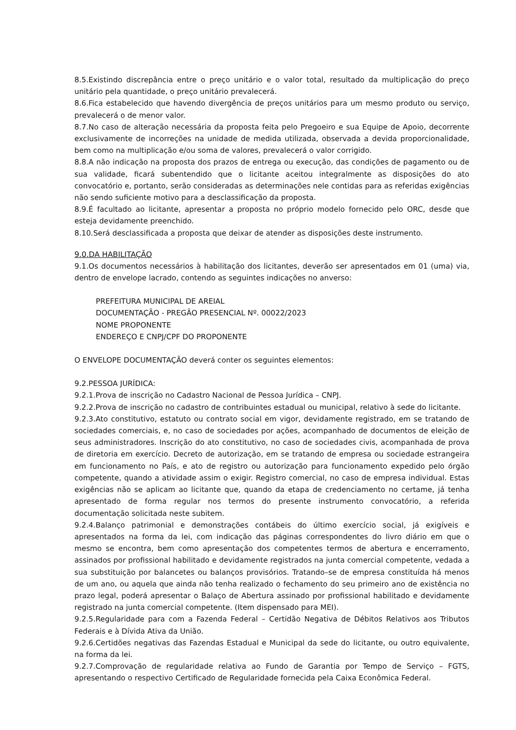8.5.Existindo discrepância entre o preço unitário e o valor total, resultado da multiplicação do preço unitário pela quantidade, o preço unitário prevalecerá.
8.6.Fica estabelecido que havendo divergência de preços unitários para um mesmo produto ou serviço, prevalecerá o de menor valor.
8.7.No caso de alteração necessária da proposta feita pelo Pregoeiro e sua Equipe de Apoio, decorrente exclusivamente de incorreções na unidade de medida utilizada, observada a devida proporcionalidade, bem como na multiplicação e/ou soma de valores, prevalecerá o valor corrigido.
8.8.A não indicação na proposta dos prazos de entrega ou execução, das condições de pagamento ou de sua validade, ficará subentendido que o licitante aceitou integralmente as disposições do ato convocatório e, portanto, serão consideradas as determinações nele contidas para as referidas exigências não sendo suficiente motivo para a desclassificação da proposta.
8.9.É facultado ao licitante, apresentar a proposta no próprio modelo fornecido pelo ORC, desde que esteja devidamente preenchido.
8.10.Será desclassificada a proposta que deixar de atender as disposições deste instrumento.
9.0.DA HABILITAÇÃO
9.1.Os documentos necessários à habilitação dos licitantes, deverão ser apresentados em 01 (uma) via, dentro de envelope lacrado, contendo as seguintes indicações no anverso:
PREFEITURA MUNICIPAL DE AREIAL
DOCUMENTAÇÃO - PREGÃO PRESENCIAL Nº. 00022/2023
NOME PROPONENTE
ENDEREÇO E CNPJ/CPF DO PROPONENTE
O ENVELOPE DOCUMENTAÇÃO deverá conter os seguintes elementos:
9.2.PESSOA JURÍDICA:
9.2.1.Prova de inscrição no Cadastro Nacional de Pessoa Jurídica – CNPJ.
9.2.2.Prova de inscrição no cadastro de contribuintes estadual ou municipal, relativo à sede do licitante.
9.2.3.Ato constitutivo, estatuto ou contrato social em vigor, devidamente registrado, em se tratando de sociedades comerciais, e, no caso de sociedades por ações, acompanhado de documentos de eleição de seus administradores. Inscrição do ato constitutivo, no caso de sociedades civis, acompanhada de prova de diretoria em exercício. Decreto de autorização, em se tratando de empresa ou sociedade estrangeira em funcionamento no País, e ato de registro ou autorização para funcionamento expedido pelo órgão competente, quando a atividade assim o exigir. Registro comercial, no caso de empresa individual. Estas exigências não se aplicam ao licitante que, quando da etapa de credenciamento no certame, já tenha apresentado de forma regular nos termos do presente instrumento convocatório, a referida documentação solicitada neste subitem.
9.2.4.Balanço patrimonial e demonstrações contábeis do último exercício social, já exigíveis e apresentados na forma da lei, com indicação das páginas correspondentes do livro diário em que o mesmo se encontra, bem como apresentação dos competentes termos de abertura e encerramento, assinados por profissional habilitado e devidamente registrados na junta comercial competente, vedada a sua substituição por balancetes ou balanços provisórios. Tratando–se de empresa constituída há menos de um ano, ou aquela que ainda não tenha realizado o fechamento do seu primeiro ano de existência no prazo legal, poderá apresentar o Balaço de Abertura assinado por profissional habilitado e devidamente registrado na junta comercial competente. (Item dispensado para MEI).
9.2.5.Regularidade para com a Fazenda Federal – Certidão Negativa de Débitos Relativos aos Tributos Federais e à Dívida Ativa da União.
9.2.6.Certidões negativas das Fazendas Estadual e Municipal da sede do licitante, ou outro equivalente, na forma da lei.
9.2.7.Comprovação de regularidade relativa ao Fundo de Garantia por Tempo de Serviço – FGTS, apresentando o respectivo Certificado de Regularidade fornecida pela Caixa Econômica Federal.